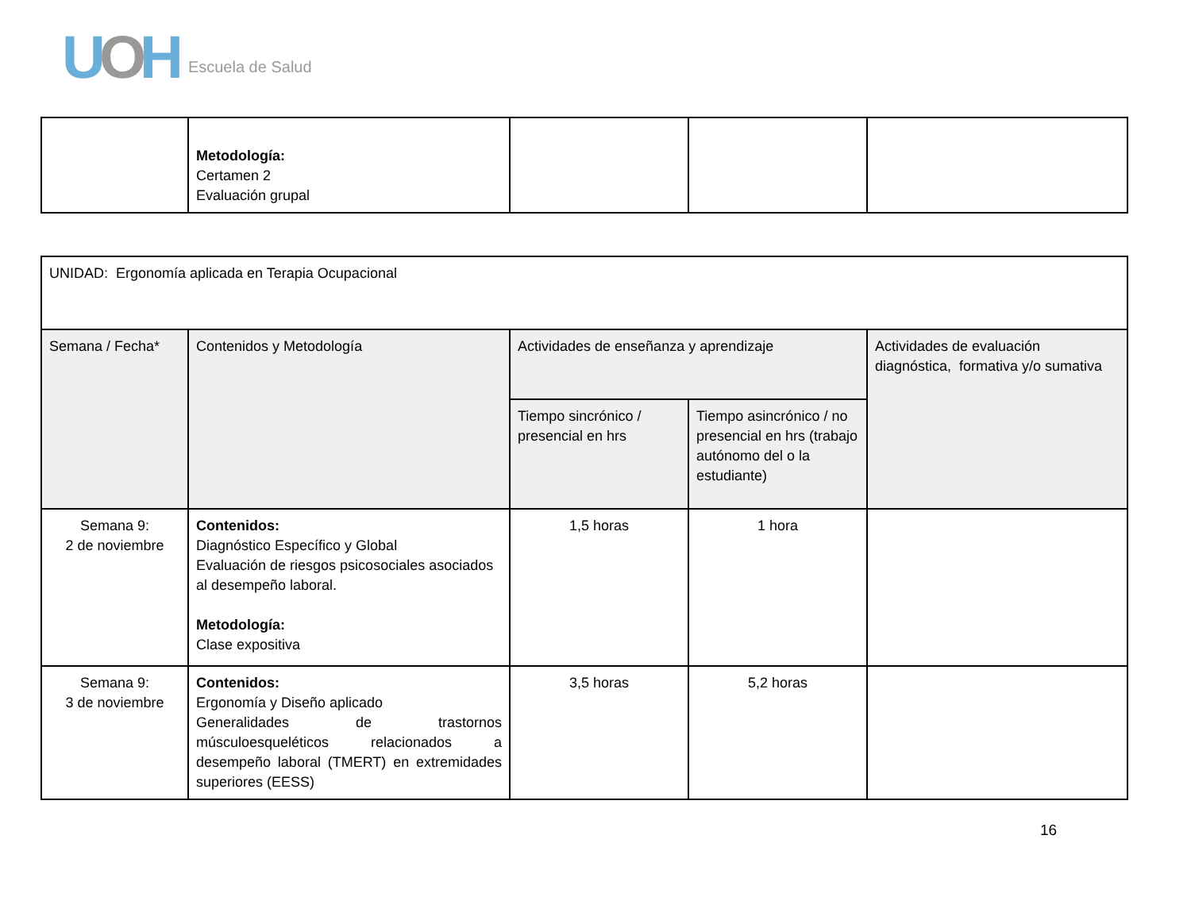UOH Escuela de Salud
| | Metodología: Certamen 2 Evaluación grupal | | | |
| UNIDAD: Ergonomía aplicada en Terapia Ocupacional | | | | |
| Semana / Fecha* | Contenidos y Metodología | Actividades de enseñanza y aprendizaje | | Actividades de evaluación diagnóstica, formativa y/o sumativa |
| | | Tiempo sincrónico / presencial en hrs | Tiempo asincrónico / no presencial en hrs (trabajo autónomo del o la estudiante) | |
| Semana 9: 2 de noviembre | Contenidos: Diagnóstico Específico y Global Evaluación de riesgos psicosociales asociados al desempeño laboral. Metodología: Clase expositiva | 1,5 horas | 1 hora | |
| Semana 9: 3 de noviembre | Contenidos: Ergonomía y Diseño aplicado Generalidades de trastornos músculoesqueléticos relacionados a desempeño laboral (TMERT) en extremidades superiores (EESS) | 3,5 horas | 5,2 horas | |
16